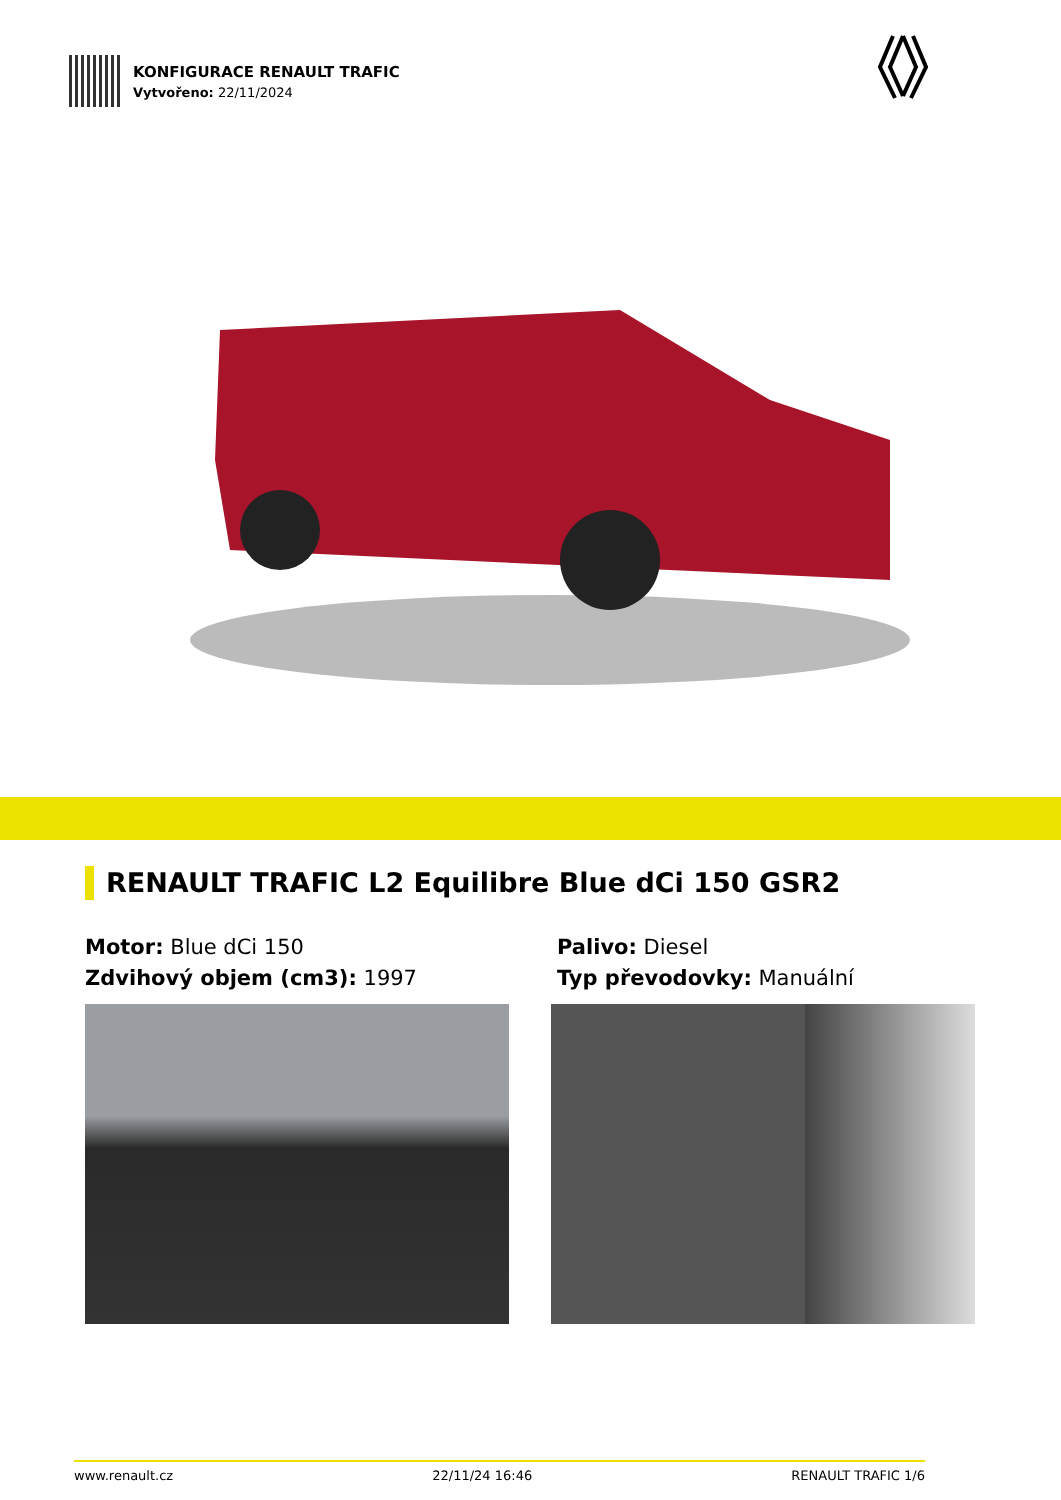KONFIGURACE RENAULT TRAFIC
Vytvořeno: 22/11/2024
RENAULT TRAFIC L2 Equilibre Blue dCi 150 GSR2
Motor: Blue dCi 150
Palivo: Diesel
Zdvihový objem (cm3): 1997
Typ převodovky: Manuální
www.renault.cz 22/11/24 16:46 RENAULT TRAFIC 1/6